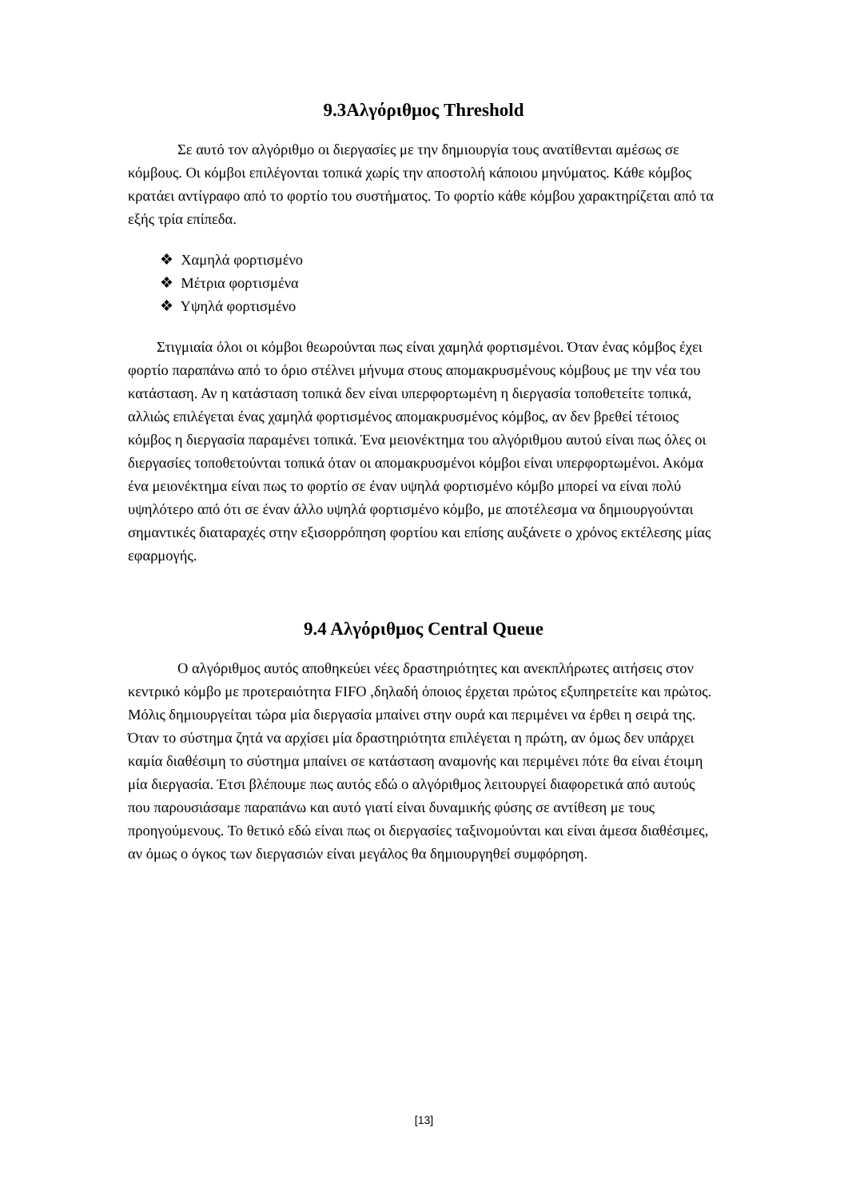9.3Αλγόριθμος Threshold
Σε αυτό τον αλγόριθμο οι διεργασίες με την δημιουργία τους ανατίθενται αμέσως σε κόμβους. Οι κόμβοι επιλέγονται τοπικά χωρίς την αποστολή κάποιου μηνύματος. Κάθε κόμβος κρατάει αντίγραφο από το φορτίο του συστήματος. Το φορτίο κάθε κόμβου χαρακτηρίζεται από τα εξής τρία επίπεδα.
❖ Χαμηλά φορτισμένο
❖ Μέτρια φορτισμένα
❖ Υψηλά φορτισμένο
Στιγμιαία όλοι οι κόμβοι θεωρούνται πως είναι χαμηλά φορτισμένοι. Όταν ένας κόμβος έχει φορτίο παραπάνω από το όριο στέλνει μήνυμα στους απομακρυσμένους κόμβους με την νέα του κατάσταση. Αν η κατάσταση τοπικά δεν είναι υπερφορτωμένη η διεργασία τοποθετείτε τοπικά, αλλιώς επιλέγεται ένας χαμηλά φορτισμένος απομακρυσμένος κόμβος, αν δεν βρεθεί τέτοιος κόμβος η διεργασία παραμένει τοπικά. Ένα μειονέκτημα του αλγόριθμου αυτού είναι πως όλες οι διεργασίες τοποθετούνται τοπικά όταν οι απομακρυσμένοι κόμβοι είναι υπερφορτωμένοι. Ακόμα ένα μειονέκτημα είναι πως το φορτίο σε έναν υψηλά φορτισμένο κόμβο μπορεί να είναι πολύ υψηλότερο από ότι σε έναν άλλο υψηλά φορτισμένο κόμβο, με αποτέλεσμα να δημιουργούνται σημαντικές διαταραχές στην εξισορρόπηση φορτίου και επίσης αυξάνετε ο χρόνος εκτέλεσης μίας εφαρμογής.
9.4 Αλγόριθμος Central Queue
Ο αλγόριθμος αυτός αποθηκεύει νέες δραστηριότητες και ανεκπλήρωτες αιτήσεις στον κεντρικό κόμβο με προτεραιότητα FIFO ,δηλαδή όποιος έρχεται πρώτος εξυπηρετείτε και πρώτος. Μόλις δημιουργείται τώρα μία διεργασία μπαίνει στην ουρά και περιμένει να έρθει η σειρά της. Όταν το σύστημα ζητά να αρχίσει μία δραστηριότητα επιλέγεται η πρώτη, αν όμως δεν υπάρχει καμία διαθέσιμη το σύστημα μπαίνει σε κατάσταση αναμονής και περιμένει πότε θα είναι έτοιμη μία διεργασία. Έτσι βλέπουμε πως αυτός εδώ ο αλγόριθμος λειτουργεί διαφορετικά από αυτούς που παρουσιάσαμε παραπάνω και αυτό γιατί είναι δυναμικής φύσης σε αντίθεση με τους προηγούμενους. Το θετικό εδώ είναι πως οι διεργασίες ταξινομούνται και είναι άμεσα διαθέσιμες, αν όμως ο όγκος των διεργασιών είναι μεγάλος θα δημιουργηθεί συμφόρηση.
[13]